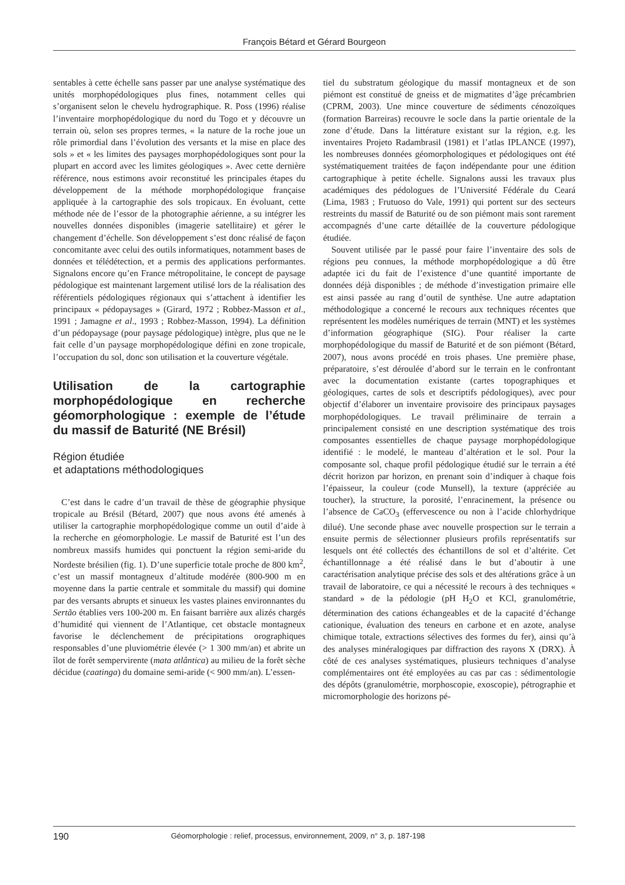François Bétard et Gérard Bourgeon
sentables à cette échelle sans passer par une analyse systématique des unités morphopédologiques plus fines, notamment celles qui s’organisent selon le chevelu hydrographique. R. Poss (1996) réalise l’inventaire morphopédologique du nord du Togo et y découvre un terrain où, selon ses propres termes, « la nature de la roche joue un rôle primordial dans l’évolution des versants et la mise en place des sols » et « les limites des paysages morphopédologiques sont pour la plupart en accord avec les limites géologiques ». Avec cette dernière référence, nous estimons avoir reconstitué les principales étapes du développement de la méthode morphopédologique française appliquée à la cartographie des sols tropicaux. En évoluant, cette méthode née de l’essor de la photographie aérienne, a su intégrer les nouvelles données disponibles (imagerie satellitaire) et gérer le changement d’échelle. Son développement s’est donc réalisé de façon concomitante avec celui des outils informatiques, notamment bases de données et télédétection, et a permis des applications performantes. Signalons encore qu’en France métropolitaine, le concept de paysage pédologique est maintenant largement utilisé lors de la réalisation des référentiels pédologiques régionaux qui s’attachent à identifier les principaux « pédopaysages » (Girard, 1972 ; Robbez-Masson et al., 1991 ; Jamagne et al., 1993 ; Robbez-Masson, 1994). La définition d’un pédopaysage (pour paysage pédologique) intègre, plus que ne le fait celle d’un paysage morphopédologique défini en zone tropicale, l’occupation du sol, donc son utilisation et la couverture végétale.
Utilisation de la cartographie morphopédologique en recherche géomorphologique : exemple de l’étude du massif de Baturité (NE Brésil)
Région étudiée
et adaptations méthodologiques
C’est dans le cadre d’un travail de thèse de géographie physique tropicale au Brésil (Bétard, 2007) que nous avons été amenés à utiliser la cartographie morphopédologique comme un outil d’aide à la recherche en géomorphologie. Le massif de Baturité est l’un des nombreux massifs humides qui ponctuent la région semi-aride du Nordeste brésilien (fig. 1). D’une superficie totale proche de 800 km<sup>2</sup>, c’est un massif montagneux d’altitude modérée (800-900 m en moyenne dans la partie centrale et sommitale du massif) qui domine par des versants abrupts et sinueux les vastes plaines environnantes du Sertão établies vers 100-200 m. En faisant barrière aux alizés chargés d’humidité qui viennent de l’Atlantique, cet obstacle montagneux favorise le déclenchement de précipitations orographiques responsables d’une pluviométrie élevée (> 1 300 mm/an) et abrite un îlot de forêt sempervirente (mata atlântica) au milieu de la forêt sèche décidue (caatinga) du domaine semi-aride (< 900 mm/an). L’essen-
tiel du substratum géologique du massif montagneux et de son piémont est constitué de gneiss et de migmatites d’âge précambrien (CPRM, 2003). Une mince couverture de sédiments cénozoïques (formation Barreiras) recouvre le socle dans la partie orientale de la zone d’étude. Dans la littérature existant sur la région, e.g. les inventaires Projeto Radambrasil (1981) et l’atlas IPLANCE (1997), les nombreuses données géomorphologiques et pédologiques ont été systématiquement traitées de façon indépendante pour une édition cartographique à petite échelle. Signalons aussi les travaux plus académiques des pédologues de l’Université Fédérale du Ceará (Lima, 1983 ; Frutuoso do Vale, 1991) qui portent sur des secteurs restreints du massif de Baturité ou de son piémont mais sont rarement accompagnés d’une carte détaillée de la couverture pédologique étudiée.
Souvent utilisée par le passé pour faire l’inventaire des sols de régions peu connues, la méthode morphopédologique a dû être adaptée ici du fait de l’existence d’une quantité importante de données déjà disponibles ; de méthode d’investigation primaire elle est ainsi passée au rang d’outil de synthèse. Une autre adaptation méthodologique a concerné le recours aux techniques récentes que représentent les modèles numériques de terrain (MNT) et les systèmes d’information géographique (SIG). Pour réaliser la carte morphopédologique du massif de Baturité et de son piémont (Bétard, 2007), nous avons procédé en trois phases. Une première phase, préparatoire, s’est déroulée d’abord sur le terrain en le confrontant avec la documentation existante (cartes topographiques et géologiques, cartes de sols et descriptifs pédologiques), avec pour objectif d’élaborer un inventaire provisoire des principaux paysages morphopédologiques. Le travail préliminaire de terrain a principalement consisté en une description systématique des trois composantes essentielles de chaque paysage morphopédologique identifié : le modelé, le manteau d’altération et le sol. Pour la composante sol, chaque profil pédologique étudié sur le terrain a été décrit horizon par horizon, en prenant soin d’indiquer à chaque fois l’épaisseur, la couleur (code Munsell), la texture (appréciée au toucher), la structure, la porosité, l’enracinement, la présence ou l’absence de CaCO<sub>3</sub> (effervescence ou non à l’acide chlorhydrique dilué). Une seconde phase avec nouvelle prospection sur le terrain a ensuite permis de sélectionner plusieurs profils représentatifs sur lesquels ont été collectés des échantillons de sol et d’altérite. Cet échantillonnage a été réalisé dans le but d’aboutir à une caractérisation analytique précise des sols et des altérations grâce à un travail de laboratoire, ce qui a nécessité le recours à des techniques « standard » de la pédologie (pH H<sub>2</sub>O et KCl, granulométrie, détermination des cations échangeables et de la capacité d’échange cationique, évaluation des teneurs en carbone et en azote, analyse chimique totale, extractions sélectives des formes du fer), ainsi qu’à des analyses minéralogiques par diffraction des rayons X (DRX). À côté de ces analyses systématiques, plusieurs techniques d’analyse complémentaires ont été employées au cas par cas : sédimentologie des dépôts (granulométrie, morphoscopie, exoscopie), pétrographie et micromorphologie des horizons pé-
190 Géomorphologie : relief, processus, environnement, 2009, n° 3, p. 187-198